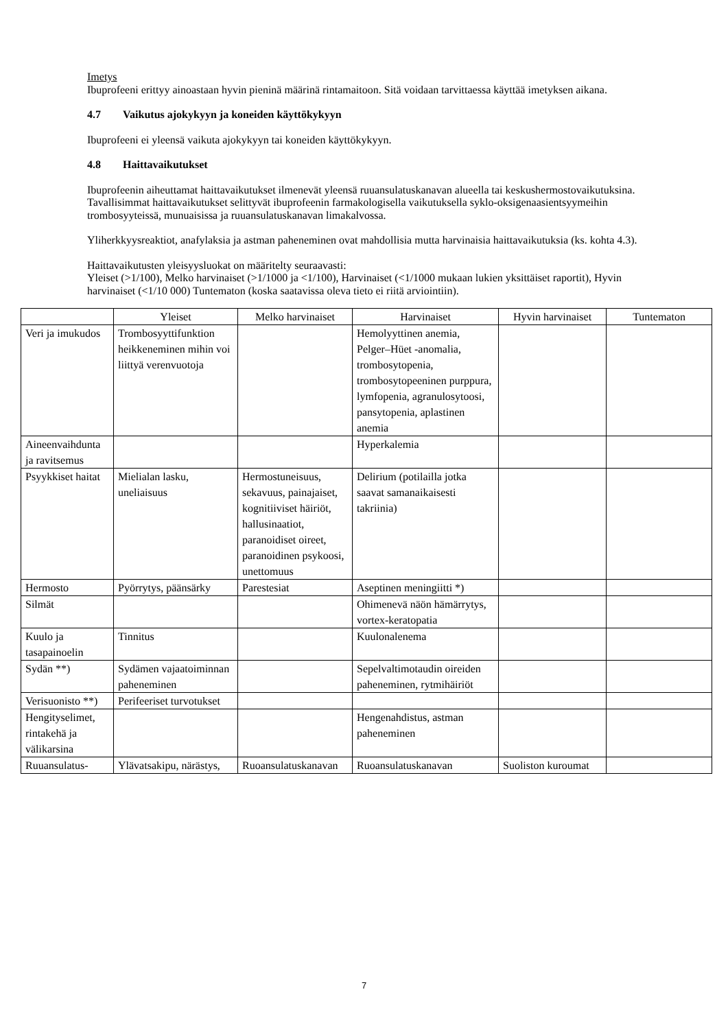Imetys
Ibuprofeeni erittyy ainoastaan hyvin pieninä määrinä rintamaitoon. Sitä voidaan tarvittaessa käyttää imetyksen aikana.
4.7 Vaikutus ajokykyyn ja koneiden käyttökykyyn
Ibuprofeeni ei yleensä vaikuta ajokykyyn tai koneiden käyttökykyyn.
4.8 Haittavaikutukset
Ibuprofeenin aiheuttamat haittavaikutukset ilmenevät yleensä ruuansulatuskanavan alueella tai keskushermostovaikutuksina. Tavallisimmat haittavaikutukset selittyvät ibuprofeenin farmakologisella vaikutuksella syklo-oksigenaasientsyymeihin trombosyyteissä, munuaisissa ja ruuansulatuskanavan limakalvossa.
Yliherkkyysreaktiot, anafylaksia ja astman paheneminen ovat mahdollisia mutta harvinaisia haittavaikutuksia (ks. kohta 4.3).
Haittavaikutusten yleisyysluokat on määritelty seuraavasti:
Yleiset (>1/100), Melko harvinaiset (>1/1000 ja <1/100), Harvinaiset (<1/1000 mukaan lukien yksittäiset raportit), Hyvin harvinaiset (<1/10 000) Tuntematon (koska saatavissa oleva tieto ei riitä arviointiin).
| | Yleiset | Melko harvinaiset | Harvinaiset | Hyvin harvinaiset | Tuntematon |
| --- | --- | --- | --- | --- | --- |
| Veri ja imukudos | Trombosyyttifunktion heikkeneminen mihin voi liittyä verenvuotoja | | Hemolyyttinen anemia, Pelger–Hüet -anomalia, trombosytopenia, trombosytopeeninen purppura, lymfopenia, agranulosytoosi, pansytopenia, aplastinen anemia | | |
| Aineenvaihdunta ja ravitsemus | | | Hyperkalemia | | |
| Psyykkiset haitat | Mielialan lasku, uneliaisuus | Hermostuneisuus, sekavuus, painajaiset, kognitiiviset häiriöt, hallusinaatiot, paranoidiset oireet, paranoidinen psykoosi, unettomuus | Delirium (potilailla jotka saavat samanaikaisesti takriinia) | | |
| Hermosto | Pyörrytys, päänsärky | Parestesiat | Aseptinen meningiitti *) | | |
| Silmät | | | Ohimenevä näön hämärrytys, vortex-keratopatia | | |
| Kuulo ja tasapainoelin | Tinnitus | | Kuulonalenema | | |
| Sydän **) | Sydämen vajaatoiminnan paheneminen | | Sepelvaltimotaudin oireiden paheneminen, rytmihäiriöt | | |
| Verisuonisto **) | Perifeeriset turvotukset | | | | |
| Hengityselimet, rintakehä ja välikarsina | | | Hengenahdistus, astman paheneminen | | |
| Ruuansulatus- | Ylävatsakipu, närästys, | Ruoansulatuskanavan | Ruoansulatuskanavan | Suoliston kuroumat | |
7